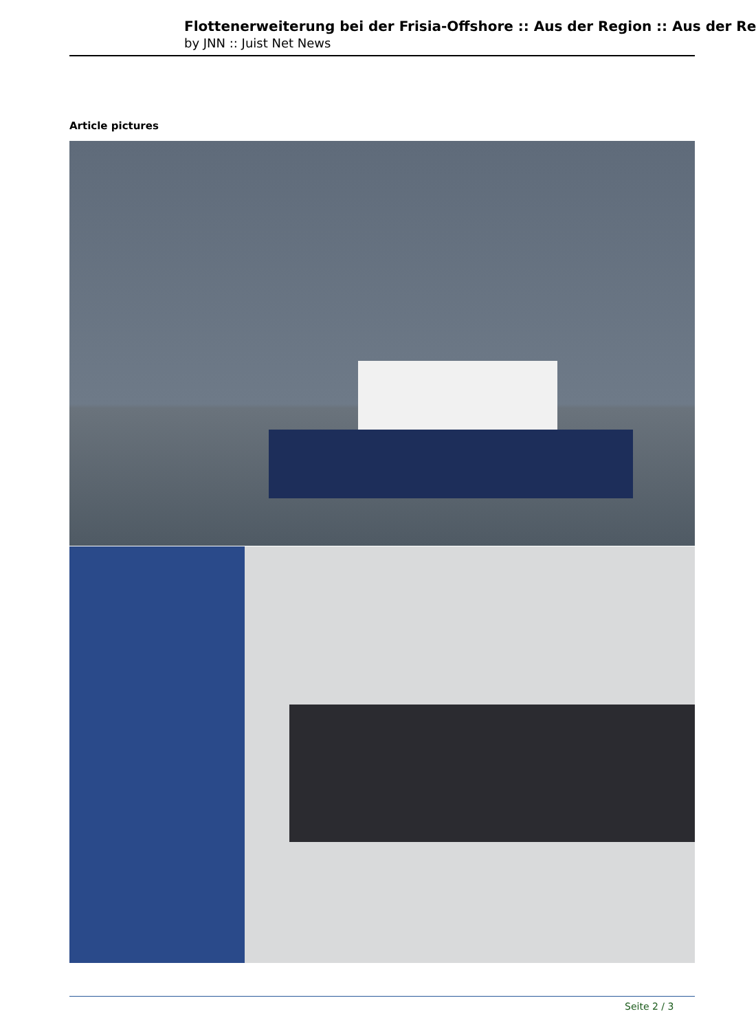Flottenerweiterung bei der Frisia-Offshore :: Aus der Region :: Aus der Re
by JNN :: Juist Net News
Article pictures
Seite 2 / 3